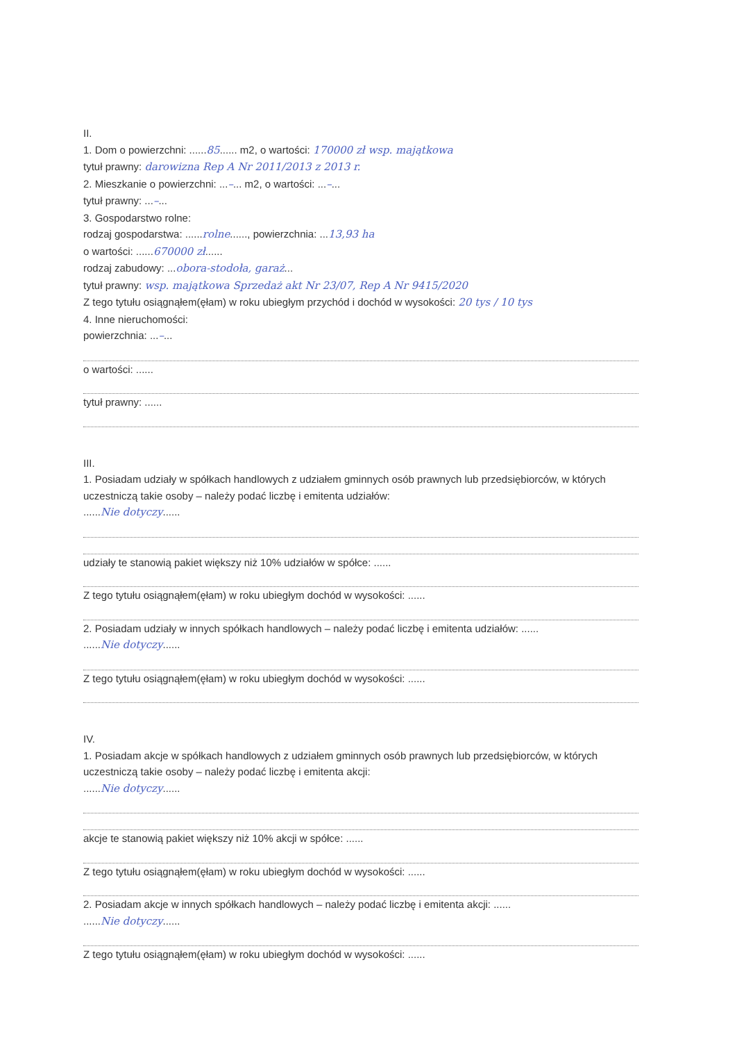II.
1. Dom o powierzchni: ......85...... m2, o wartości: 170000 zł wsp. majątkowa
tytuł prawny: darowizna Rep A Nr 2011/2013 z 2013 r.
2. Mieszkanie o powierzchni: ...–... m2, o wartości: ...–...
tytuł prawny: ...–...
3. Gospodarstwo rolne:
rodzaj gospodarstwa: ......rolne......, powierzchnia: ...13,93 ha
o wartości: ......670000 zł......
rodzaj zabudowy: ...obora-stodoła, garaż...
tytuł prawny: wsp. majątkowa Sprzedaż akt Nr 23/07, Rep A Nr 9415/2020
Z tego tytułu osiągnąłem(ęłam) w roku ubiegłym przychód i dochód w wysokości: 20 tys / 10 tys
4. Inne nieruchomości:
powierzchnia: ...–...
o wartości: ......
tytuł prawny: ......
III.
1. Posiadam udziały w spółkach handlowych z udziałem gminnych osób prawnych lub przedsiębiorców, w których uczestniczą takie osoby – należy podać liczbę i emitenta udziałów:
......Nie dotyczy......
udziały te stanowią pakiet większy niż 10% udziałów w spółce: ......
Z tego tytułu osiągnąłem(ęłam) w roku ubiegłym dochód w wysokości: ......
2. Posiadam udziały w innych spółkach handlowych – należy podać liczbę i emitenta udziałów: ......
......Nie dotyczy......
Z tego tytułu osiągnąłem(ęłam) w roku ubiegłym dochód w wysokości: ......
IV.
1. Posiadam akcje w spółkach handlowych z udziałem gminnych osób prawnych lub przedsiębiorców, w których uczestniczą takie osoby – należy podać liczbę i emitenta akcji:
......Nie dotyczy......
akcje te stanowią pakiet większy niż 10% akcji w spółce: ......
Z tego tytułu osiągnąłem(ęłam) w roku ubiegłym dochód w wysokości: ......
2. Posiadam akcje w innych spółkach handlowych – należy podać liczbę i emitenta akcji: ......
......Nie dotyczy......
Z tego tytułu osiągnąłem(ęłam) w roku ubiegłym dochód w wysokości: ......